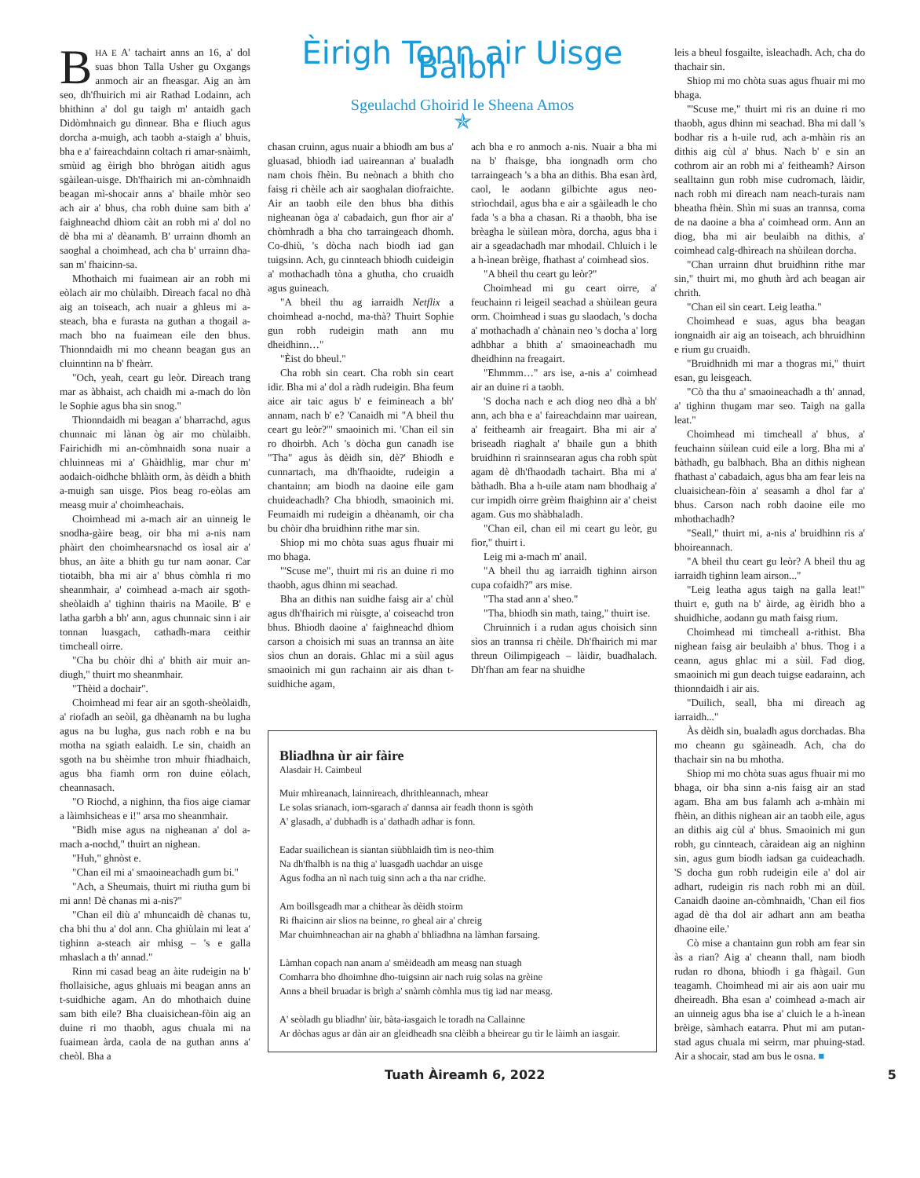BHA E A' tachairt anns an 16, a' dol suas bhon Talla Usher gu Oxgangs anmoch air an fheasgar. Aig an àm seo, dh'fhuirich mi air Rathad Lodainn, ach bhithinn a' dol gu taigh m' antaidh gach Didòmhnaich gu dìnnear. Bha e fliuch agus dorcha a-muigh, ach taobh a-staigh a' bhuis, bha e a' faireachdainn coltach ri amar-snàimh, smùid ag èirigh bho bhrògan aitidh agus sgàilean-uisge. Dh'fhairich mi an-còmhnaidh beagan mì-shocair anns a' bhaile mhòr seo ach air a' bhus, cha robh duine sam bith a' faighneachd dhìom càit an robh mi a' dol no dè bha mi a' dèanamh. B' urrainn dhomh an saoghal a choimhead, ach cha b' urrainn dha-san m' fhaicinn-sa.
Mhothaich mi fuaimean air an robh mi eòlach air mo chùlaibh. Dìreach facal no dhà aig an toiseach, ach nuair a ghleus mi a-steach, bha e furasta na guthan a thogail a-mach bho na fuaimean eile den bhus. Thionndaidh mi mo cheann beagan gus an cluinntinn na b' fheàrr.
"Och, yeah, ceart gu leòr. Dìreach trang mar as àbhaist, ach chaidh mi a-mach do lòn le Sophie agus bha sin snog."
Thionndaidh mi beagan a' bharrachd, agus chunnaic mi lànan òg air mo chùlaibh. Fairichidh mi an-còmhnaidh sona nuair a chluinneas mi a' Ghàidhlig, mar chur m' aodaich-oidhche bhlàith orm, às dèidh a bhith a-muigh san uisge. Pìos beag ro-eòlas am measg muir a' choimheachais.
Choimhead mi a-mach air an uinneig le snodha-gàire beag, oir bha mi a-nis nam phàirt den choimhearsnachd os ìosal air a' bhus, an àite a bhith gu tur nam aonar. Car tiotaibh, bha mi air a' bhus còmhla ri mo sheanmhair, a' coimhead a-mach air sgoth-sheòlaidh a' tighinn thairis na Maoile. B' e latha garbh a bh' ann, agus chunnaic sinn i air tonnan luasgach, cathadh-mara ceithir timcheall oirre.
"Cha bu chòir dhì a' bhith air muir an-diugh," thuirt mo sheanmhair.
"Thèid a dochair".
Choimhead mi fear air an sgoth-sheòlaidh, a' riofadh an seòil, ga dhèanamh na bu lugha agus na bu lugha, gus nach robh e na bu motha na sgiath ealaidh. Le sin, chaidh an sgoth na bu shèimhe tron mhuir fhiadhaich, agus bha fiamh orm ron duine eòlach, cheannasach.
"O Riochd, a nighinn, tha fios aige ciamar a làimhsicheas e i!" arsa mo sheanmhair.
"Bidh mise agus na nigheanan a' dol a-mach a-nochd," thuirt an nighean.
"Huh," ghnòst e.
"Chan eil mi a' smaoineachadh gum bi."
"Ach, a Sheumais, thuirt mi riutha gum bi mi ann! Dè chanas mi a-nis?"
"Chan eil diù a' mhuncaidh dè chanas tu, cha bhi thu a' dol ann. Cha ghiùlain mi leat a' tighinn a-steach air mhisg – 's e galla mhaslach a th' annad."
Rinn mi casad beag an àite rudeigin na b' fhollaisiche, agus ghluais mi beagan anns an t-suidhiche agam. An do mhothaich duine sam bith eile? Bha cluaisichean-fòin aig an duine ri mo thaobh, agus chuala mi na fuaimean àrda, caola de na guthan anns a' cheòl. Bha a
Èirigh Tonn air Uisge Balbh
Sgeulachd Ghoirid le Sheena Amos
✯
chasan cruinn, agus nuair a bhiodh am bus a' gluasad, bhiodh iad uaireannan a' bualadh nam chois fhèin. Bu neònach a bhith cho faisg ri chèile ach air saoghalan diofraichte. Air an taobh eile den bhus bha dithis nigheanan òga a' cabadaich, gun fhor air a' chòmhradh a bha cho tarraingeach dhomh. Co-dhiù, 's dòcha nach biodh iad gan tuigsinn. Ach, gu cinnteach bhiodh cuideigin a' mothachadh tòna a ghutha, cho cruaidh agus guineach.
"A bheil thu ag iarraidh Netflix a choimhead a-nochd, ma-thà? Thuirt Sophie gun robh rudeigin math ann mu dheidhinn…"
"Èist do bheul."
Cha robh sin ceart. Cha robh sin ceart idir. Bha mi a' dol a ràdh rudeigin. Bha feum aice air taic agus b' e feimineach a bh' annam, nach b' e? 'Canaidh mi "A bheil thu ceart gu leòr?"' smaoinich mi. 'Chan eil sin ro dhoirbh. Ach 's dòcha gun canadh ise "Tha" agus às dèidh sin, dè?' Bhiodh e cunnartach, ma dh'fhaoidte, rudeigin a chantainn; am biodh na daoine eile gam chuideachadh? Cha bhiodh, smaoinich mi. Feumaidh mi rudeigin a dhèanamh, oir cha bu chòir dha bruidhinn rithe mar sin.
Shiop mi mo chòta suas agus fhuair mi mo bhaga.
"'Scuse me", thuirt mi ris an duine ri mo thaobh, agus dhinn mi seachad.
Bha an dithis nan suidhe faisg air a' chùl agus dh'fhairich mi rùisgte, a' coiseachd tron bhus. Bhiodh daoine a' faighneachd dhìom carson a choisich mi suas an trannsa an àite sìos chun an dorais. Ghlac mi a sùil agus smaoinich mi gun rachainn air ais dhan t-suidhiche agam,
ach bha e ro anmoch a-nis. Nuair a bha mi na b' fhaisge, bha iongnadh orm cho tarraingeach 's a bha an dithis. Bha esan àrd, caol, le aodann gilbichte agus neo-strìochdail, agus bha e air a sgàileadh le cho fada 's a bha a chasan. Ri a thaobh, bha ise brèagha le sùilean mòra, dorcha, agus bha i air a sgeadachadh mar mhodail. Chluich i le a h-ìnean brèige, fhathast a' coimhead sìos.
"A bheil thu ceart gu leòr?"
Choimhead mi gu ceart oirre, a' feuchainn ri leigeil seachad a shùilean geura orm. Choimhead i suas gu slaodach, 's docha a' mothachadh a' chànain neo 's docha a' lorg adhbhar a bhith a' smaoineachadh mu dheidhinn na freagairt.
"Ehmmm…" ars ise, a-nis a' coimhead air an duine ri a taobh.
'S docha nach e ach diog neo dhà a bh' ann, ach bha e a' faireachdainn mar uairean, a' feitheamh air freagairt. Bha mi air a' briseadh riaghalt a' bhaile gun a bhith bruidhinn ri srainnsearan agus cha robh spùt agam dè dh'fhaodadh tachairt. Bha mi a' bàthadh. Bha a h-uile atam nam bhodhaig a' cur impidh oirre grèim fhaighinn air a' cheist agam. Gus mo shàbhaladh.
"Chan eil, chan eil mi ceart gu leòr, gu fìor," thuirt i.
Leig mi a-mach m' anail.
"A bheil thu ag iarraidh tighinn airson cupa cofaidh?" ars mise.
"Tha stad ann a' sheo."
"Tha, bhiodh sin math, taing," thuirt ise.
Chruinnich i a rudan agus choisich sinn sìos an trannsa ri chèile. Dh'fhairich mi mar threun Oilimpigeach – làidir, buadhalach. Dh'fhan am fear na shuidhe
Bliadhna ùr air fàire
Alasdair H. Caimbeul
Muir mhìreanach, lainnireach, dhrithleannach, mhear
Le solas srianach, iom-sgarach a' dannsa air feadh thonn is sgòth
A' glasadh, a' dubhadh is a' dathadh adhar is fonn.
Eadar suailichean is siantan siùbhlaidh tìm is neo-thìm
Na dh'fhalbh is na thig a' luasgadh uachdar an uisge
Agus fodha an nì nach tuig sinn ach a tha nar cridhe.
Am boillsgeadh mar a chithear às dèidh stoirm
Ri fhaicinn air slios na beinne, ro gheal air a' chreig
Mar chuimhneachan air na ghabh a' bhliadhna na làmhan farsaing.
Làmhan copach nan anam a' smèideadh am measg nan stuagh
Comharra bho dhoimhne dho-tuigsinn air nach ruig solas na grèine
Anns a bheil bruadar is brìgh a' snàmh còmhla mus tig iad nar measg.
A' seòladh gu bliadhn' ùir, bàta-iasgaich le toradh na Callainne
Ar dòchas agus ar dàn air an gleidheadh sna clèibh a bheirear gu tìr le làimh an iasgair.
leis a bheul fosgailte, ìsleachadh. Ach, cha do thachair sin.
Shiop mi mo chòta suas agus fhuair mi mo bhaga.
"'Scuse me," thuirt mi ris an duine ri mo thaobh, agus dhinn mi seachad. Bha mi dall 's bodhar ris a h-uile rud, ach a-mhàin ris an dithis aig cùl a' bhus. Nach b' e sin an cothrom air an robh mi a' feitheamh? Airson sealltainn gun robh mise cudromach, làidir, nach robh mi dìreach nam neach-turais nam bheatha fhèin. Shìn mi suas an trannsa, coma de na daoine a bha a' coimhead orm. Ann an diog, bha mi air beulaibh na dithis, a' coimhead calg-dhìreach na shùilean dorcha.
"Chan urrainn dhut bruidhinn rithe mar sin," thuirt mi, mo ghuth àrd ach beagan air chrith.
"Chan eil sin ceart. Leig leatha."
Choimhead e suas, agus bha beagan iongnaidh air aig an toiseach, ach bhruidhinn e rium gu cruaidh.
"Bruidhnidh mi mar a thogras mi," thuirt esan, gu leisgeach.
"Cò tha thu a' smaoineachadh a th' annad, a' tighinn thugam mar seo. Taigh na galla leat."
Choimhead mi timcheall a' bhus, a' feuchainn sùilean cuid eile a lorg. Bha mi a' bàthadh, gu balbhach. Bha an dithis nighean fhathast a' cabadaich, agus bha am fear leis na cluaisichean-fòin a' seasamh a dhol far a' bhus. Carson nach robh daoine eile mo mhothachadh?
"Seall," thuirt mi, a-nis a' bruidhinn ris a' bhoireannach.
"A bheil thu ceart gu leòr? A bheil thu ag iarraidh tighinn leam airson..."
"Leig leatha agus taigh na galla leat!" thuirt e, guth na b' àirde, ag èiridh bho a shuidhiche, aodann gu math faisg rium.
Choimhead mi timcheall a-rithist. Bha nighean faisg air beulaibh a' bhus. Thog i a ceann, agus ghlac mi a sùil. Fad diog, smaoinich mi gun deach tuigse eadarainn, ach thionndaidh i air ais.
"Duilich, seall, bha mi dìreach ag iarraidh..."
Às dèidh sin, bualadh agus dorchadas. Bha mo cheann gu sgàineadh. Ach, cha do thachair sin na bu mhotha.
Shiop mi mo chòta suas agus fhuair mi mo bhaga, oir bha sinn a-nis faisg air an stad agam. Bha am bus falamh ach a-mhàin mi fhèin, an dithis nighean air an taobh eile, agus an dithis aig cùl a' bhus. Smaoinich mi gun robh, gu cinnteach, càraidean aig an nighinn sin, agus gum biodh iadsan ga cuideachadh. 'S docha gun robh rudeigin eile a' dol air adhart, rudeigin ris nach robh mi an dùil. Canaidh daoine an-còmhnaidh, 'Chan eil fios agad dè tha dol air adhart ann am beatha dhaoine eile.'
Cò mise a chantainn gun robh am fear sin às a rian? Aig a' cheann thall, nam biodh rudan ro dhona, bhiodh i ga fhàgail. Gun teagamh. Choimhead mi air ais aon uair mu dheireadh. Bha esan a' coimhead a-mach air an uinneig agus bha ise a' cluich le a h-ìnean brèige, sàmhach eatarra. Phut mi am putan-stad agus chuala mi seirm, mar phuing-stad. Air a shocair, stad am bus le osna. ■
Tuath Àireamh 6, 2022 5